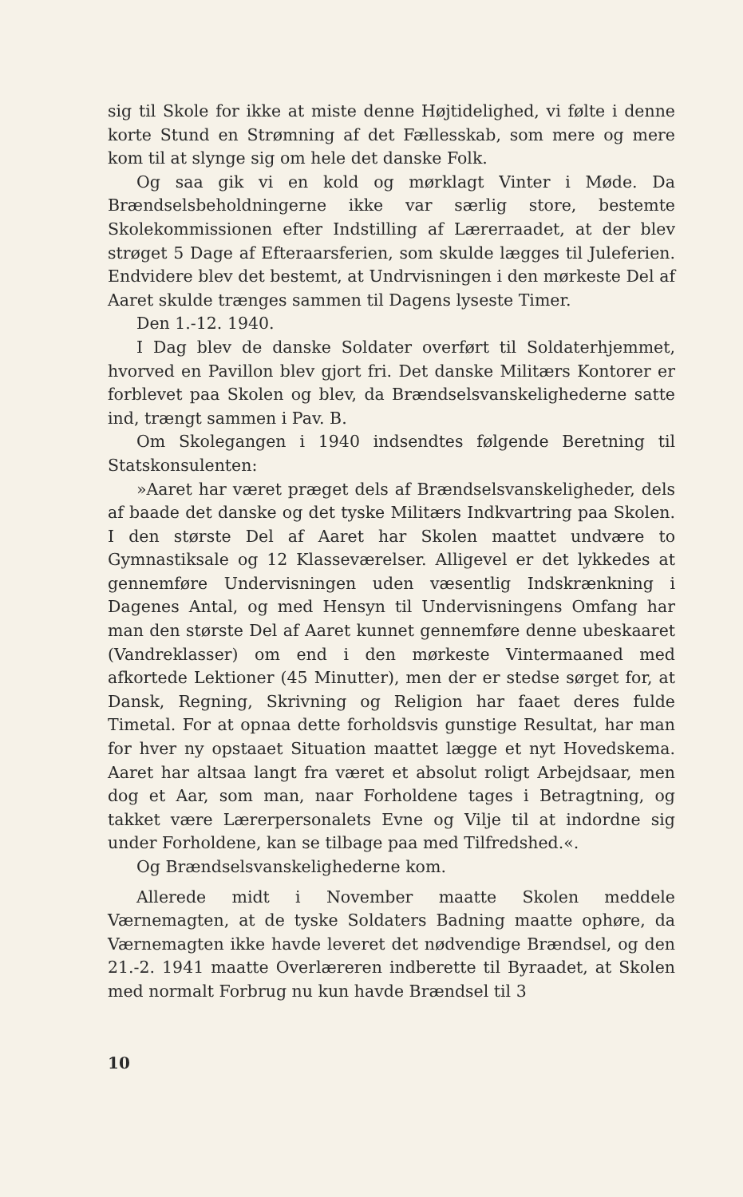sig til Skole for ikke at miste denne Højtidelighed, vi følte i denne korte Stund en Strømning af det Fællesskab, som mere og mere kom til at slynge sig om hele det danske Folk.
Og saa gik vi en kold og mørklagt Vinter i Møde. Da Brændselsbeholdningerne ikke var særlig store, bestemte Skolekommissionen efter Indstilling af Lærerraadet, at der blev strøget 5 Dage af Efteraarsferien, som skulde lægges til Juleferien. Endvidere blev det bestemt, at Undrvisningen i den mørkeste Del af Aaret skulde trænges sammen til Dagens lyseste Timer.
Den 1.-12. 1940.
I Dag blev de danske Soldater overført til Soldaterhjemmet, hvorved en Pavillon blev gjort fri. Det danske Militærs Kontorer er forblevet paa Skolen og blev, da Brændselsvanskelighederne satte ind, trængt sammen i Pav. B.
Om Skolegangen i 1940 indsendtes følgende Beretning til Statskonsulenten:
»Aaret har været præget dels af Brændselsvanskeligheder, dels af baade det danske og det tyske Militærs Indkvartring paa Skolen. I den største Del af Aaret har Skolen maattet undvære to Gymnastiksale og 12 Klasseværelser. Alligevel er det lykkedes at gennemføre Undervisningen uden væsentlig Indskrænkning i Dagenes Antal, og med Hensyn til Undervisningens Omfang har man den største Del af Aaret kunnet gennemføre denne ubeskaaret (Vandreklasser) om end i den mørkeste Vintermaaned med afkortede Lektioner (45 Minutter), men der er stedse sørget for, at Dansk, Regning, Skrivning og Religion har faaet deres fulde Timetal. For at opnaa dette forholdsvis gunstige Resultat, har man for hver ny opstaaet Situation maattet lægge et nyt Hovedskema. Aaret har altsaa langt fra været et absolut roligt Arbejdsaar, men dog et Aar, som man, naar Forholdene tages i Betragtning, og takket være Lærerpersonalets Evne og Vilje til at indordne sig under Forholdene, kan se tilbage paa med Tilfredshed.«.
Og Brændselsvanskelighederne kom.
Allerede midt i November maatte Skolen meddele Værnemagten, at de tyske Soldaters Badning maatte ophøre, da Værnemagten ikke havde leveret det nødvendige Brændsel, og den 21.-2. 1941 maatte Overlæreren indberette til Byraadet, at Skolen med normalt Forbrug nu kun havde Brændsel til 3
10